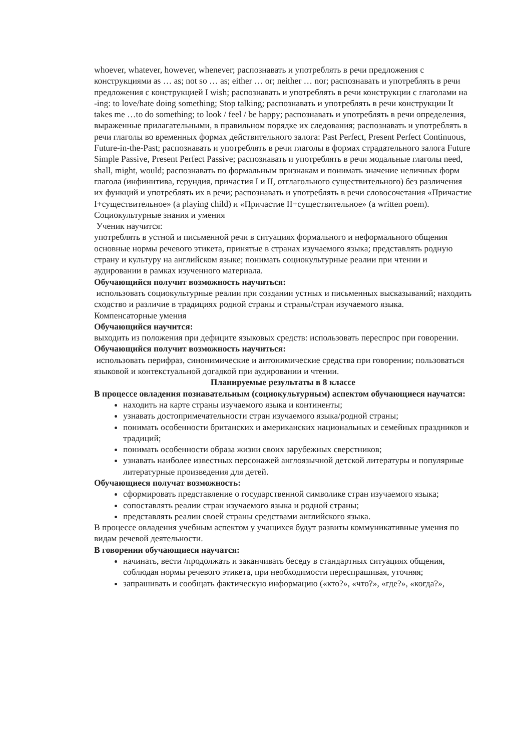whoever, whatever, however, whenever; распознавать и употреблять в речи предложения с конструкциями as … as; not so … as; either … or; neither … nor; распознавать и употреблять в речи предложения с конструкцией I wish; распознавать и употреблять в речи конструкции с глаголами на -ing: to love/hate doing something; Stop talking; распознавать и употреблять в речи конструкции It takes me …to do something; to look / feel / be happy; распознавать и употреблять в речи определения, выраженные прилагательными, в правильном порядке их следования; распознавать и употреблять в речи глаголы во временных формах действительного залога: Past Perfect, Present Perfect Continuous, Future-in-the-Past; распознавать и употреблять в речи глаголы в формах страдательного залога Future Simple Passive, Present Perfect Passive; распознавать и употреблять в речи модальные глаголы need, shall, might, would; распознавать по формальным признакам и понимать значение неличных форм глагола (инфинитива, герундия, причастия I и II, отглагольного существительного) без различения их функций и употреблять их в речи; распознавать и употреблять в речи словосочетания «Причастие I+существительное» (a playing child) и «Причастие II+существительное» (a written poem).
Социокультурные знания и умения
Ученик научится:
употреблять в устной и письменной речи в ситуациях формального и неформального общения основные нормы речевого этикета, принятые в странах изучаемого языка; представлять родную страну и культуру на английском языке; понимать социокультурные реалии при чтении и аудировании в рамках изученного материала.
Обучающийся получит возможность научиться:
использовать социокультурные реалии при создании устных и письменных высказываний; находить сходство и различие в традициях родной страны и страны/стран изучаемого языка.
Компенсаторные умения
Обучающийся научится:
выходить из положения при дефиците языковых средств: использовать переспрос при говорении.
Обучающийся получит возможность научиться:
использовать перифраз, синонимические и антонимические средства при говорении; пользоваться языковой и контекстуальной догадкой при аудировании и чтении.
Планируемые результаты в 8 классе
В процессе овладения познавательным (социокультурным) аспектом обучающиеся научатся:
находить на карте страны изучаемого языка и континенты;
узнавать достопримечательности стран изучаемого языка/родной страны;
понимать особенности британских и американских национальных и семейных праздников и традиций;
понимать особенности образа жизни своих зарубежных сверстников;
узнавать наиболее известных персонажей англоязычной детской литературы и популярные литературные произведения для детей.
Обучающиеся получат возможность:
сформировать представление о государственной символике стран изучаемого языка;
сопоставлять реалии стран изучаемого языка и родной страны;
представлять реалии своей страны средствами английского языка.
В процессе овладения учебным аспектом у учащихся будут развиты коммуникативные умения по видам речевой деятельности.
В говорении обучающиеся научатся:
начинать, вести /продолжать и заканчивать беседу в стандартных ситуациях общения, соблюдая нормы речевого этикета, при необходимости переспрашивая, уточняя;
запрашивать и сообщать фактическую информацию («кто?», «что?», «где?», «когда?»,